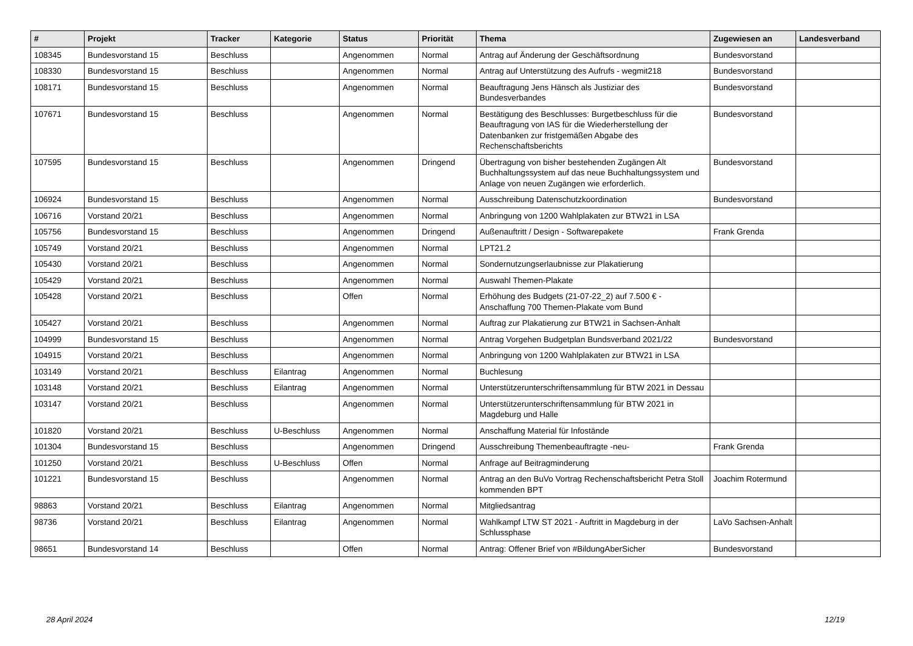| # | Projekt | Tracker | Kategorie | Status | Priorität | Thema | Zugewiesen an | Landesverband |
| --- | --- | --- | --- | --- | --- | --- | --- | --- |
| 108345 | Bundesvorstand 15 | Beschluss | | Angenommen | Normal | Antrag auf Änderung der Geschäftsordnung | Bundesvorstand | |
| 108330 | Bundesvorstand 15 | Beschluss | | Angenommen | Normal | Antrag auf Unterstützung des Aufrufs - wegmit218 | Bundesvorstand | |
| 108171 | Bundesvorstand 15 | Beschluss | | Angenommen | Normal | Beauftragung Jens Hänsch als Justiziar des Bundesverbandes | Bundesvorstand | |
| 107671 | Bundesvorstand 15 | Beschluss | | Angenommen | Normal | Bestätigung des Beschlusses: Burgetbeschluss für die Beauftragung von IAS für die Wiederherstellung der Datenbanken zur fristgemäßen Abgabe des Rechenschaftsberichts | Bundesvorstand | |
| 107595 | Bundesvorstand 15 | Beschluss | | Angenommen | Dringend | Übertragung von bisher bestehenden Zugängen Alt Buchhaltungssystem auf das neue Buchhaltungssystem und Anlage von neuen Zugängen wie erforderlich. | Bundesvorstand | |
| 106924 | Bundesvorstand 15 | Beschluss | | Angenommen | Normal | Ausschreibung Datenschutzkoordination | Bundesvorstand | |
| 106716 | Vorstand 20/21 | Beschluss | | Angenommen | Normal | Anbringung von 1200 Wahlplakaten zur BTW21 in LSA | | |
| 105756 | Bundesvorstand 15 | Beschluss | | Angenommen | Dringend | Außenauftritt / Design - Softwarepakete | Frank Grenda | |
| 105749 | Vorstand 20/21 | Beschluss | | Angenommen | Normal | LPT21.2 | | |
| 105430 | Vorstand 20/21 | Beschluss | | Angenommen | Normal | Sondernutzungserlaubnisse zur Plakatierung | | |
| 105429 | Vorstand 20/21 | Beschluss | | Angenommen | Normal | Auswahl Themen-Plakate | | |
| 105428 | Vorstand 20/21 | Beschluss | | Offen | Normal | Erhöhung des Budgets (21-07-22_2) auf 7.500 € - Anschaffung 700 Themen-Plakate vom Bund | | |
| 105427 | Vorstand 20/21 | Beschluss | | Angenommen | Normal | Auftrag zur Plakatierung zur BTW21 in Sachsen-Anhalt | | |
| 104999 | Bundesvorstand 15 | Beschluss | | Angenommen | Normal | Antrag Vorgehen Budgetplan Bundsverband 2021/22 | Bundesvorstand | |
| 104915 | Vorstand 20/21 | Beschluss | | Angenommen | Normal | Anbringung von 1200 Wahlplakaten zur BTW21 in LSA | | |
| 103149 | Vorstand 20/21 | Beschluss | Eilantrag | Angenommen | Normal | Buchlesung | | |
| 103148 | Vorstand 20/21 | Beschluss | Eilantrag | Angenommen | Normal | Unterstützerunterschriftensammlung für BTW 2021 in Dessau | | |
| 103147 | Vorstand 20/21 | Beschluss | | Angenommen | Normal | Unterstützerunterschriftensammlung für BTW 2021 in Magdeburg und Halle | | |
| 101820 | Vorstand 20/21 | Beschluss | U-Beschluss | Angenommen | Normal | Anschaffung Material für Infostände | | |
| 101304 | Bundesvorstand 15 | Beschluss | | Angenommen | Dringend | Ausschreibung Themenbeauftragte -neu- | Frank Grenda | |
| 101250 | Vorstand 20/21 | Beschluss | U-Beschluss | Offen | Normal | Anfrage auf Beitragminderung | | |
| 101221 | Bundesvorstand 15 | Beschluss | | Angenommen | Normal | Antrag an den BuVo Vortrag Rechenschaftsbericht Petra Stoll kommenden BPT | Joachim Rotermund | |
| 98863 | Vorstand 20/21 | Beschluss | Eilantrag | Angenommen | Normal | Mitgliedsantrag | | |
| 98736 | Vorstand 20/21 | Beschluss | Eilantrag | Angenommen | Normal | Wahlkampf LTW ST 2021 - Auftritt in Magdeburg in der Schlussphase | LaVo Sachsen-Anhalt | |
| 98651 | Bundesvorstand 14 | Beschluss | | Offen | Normal | Antrag: Offener Brief von #BildungAberSicher | Bundesvorstand | |
28 April 2024 12/19